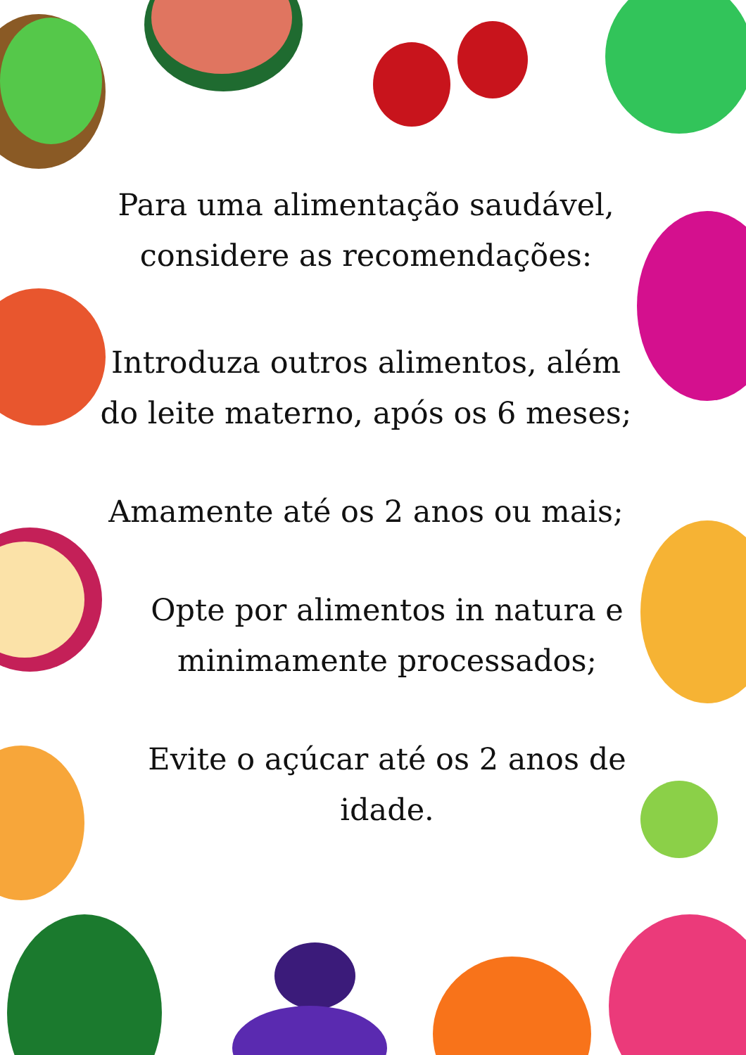Para uma alimentação saudável, considere as recomendações:
Introduza outros alimentos, além do leite materno, após os 6 meses;
Amamente até os 2 anos ou mais;
Opte por alimentos in natura e minimamente processados;
Evite o açúcar até os 2 anos de idade.